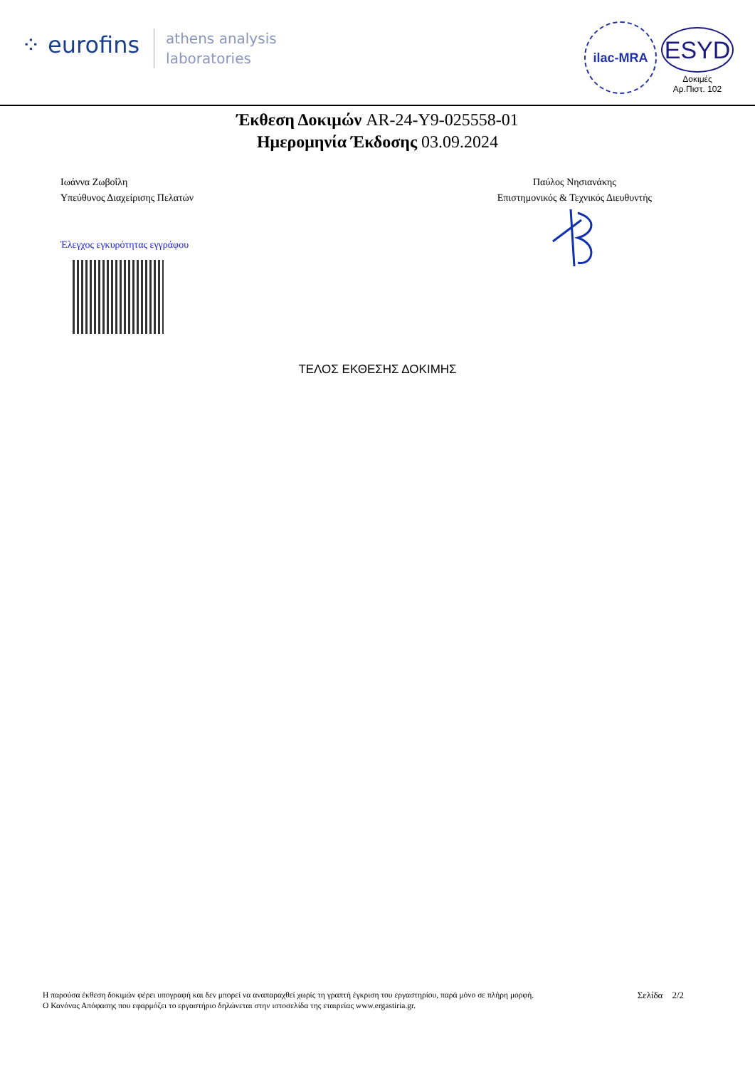⁘ eurofins
athens analysis
laboratories
ilac-MRA
ESYD
Δοκιμές
Αρ.Πιστ. 102
Έκθεση Δοκιμών AR-24-Y9-025558-01
Ημερομηνία Έκδοσης 03.09.2024
Ιωάννα Ζωβοΐλη
Υπεύθυνος Διαχείρισης Πελατών
Έλεγχος εγκυρότητας εγγράφου
Παύλος Νησιανάκης
Επιστημονικός & Τεχνικός Διευθυντής
ΤΕΛΟΣ ΕΚΘΕΣΗΣ ΔΟΚΙΜΗΣ
Η παρούσα έκθεση δοκιμών φέρει υπογραφή και δεν μπορεί να αναπαραχθεί χωρίς τη γραπτή έγκριση του εργαστηρίου, παρά μόνο σε πλήρη μορφή.
Ο Κανόνας Απόφασης που εφαρμόζει το εργαστήριο δηλώνεται στην ιστοσελίδα της εταιρείας www.ergastiria.gr.
Σελίδα 2/2